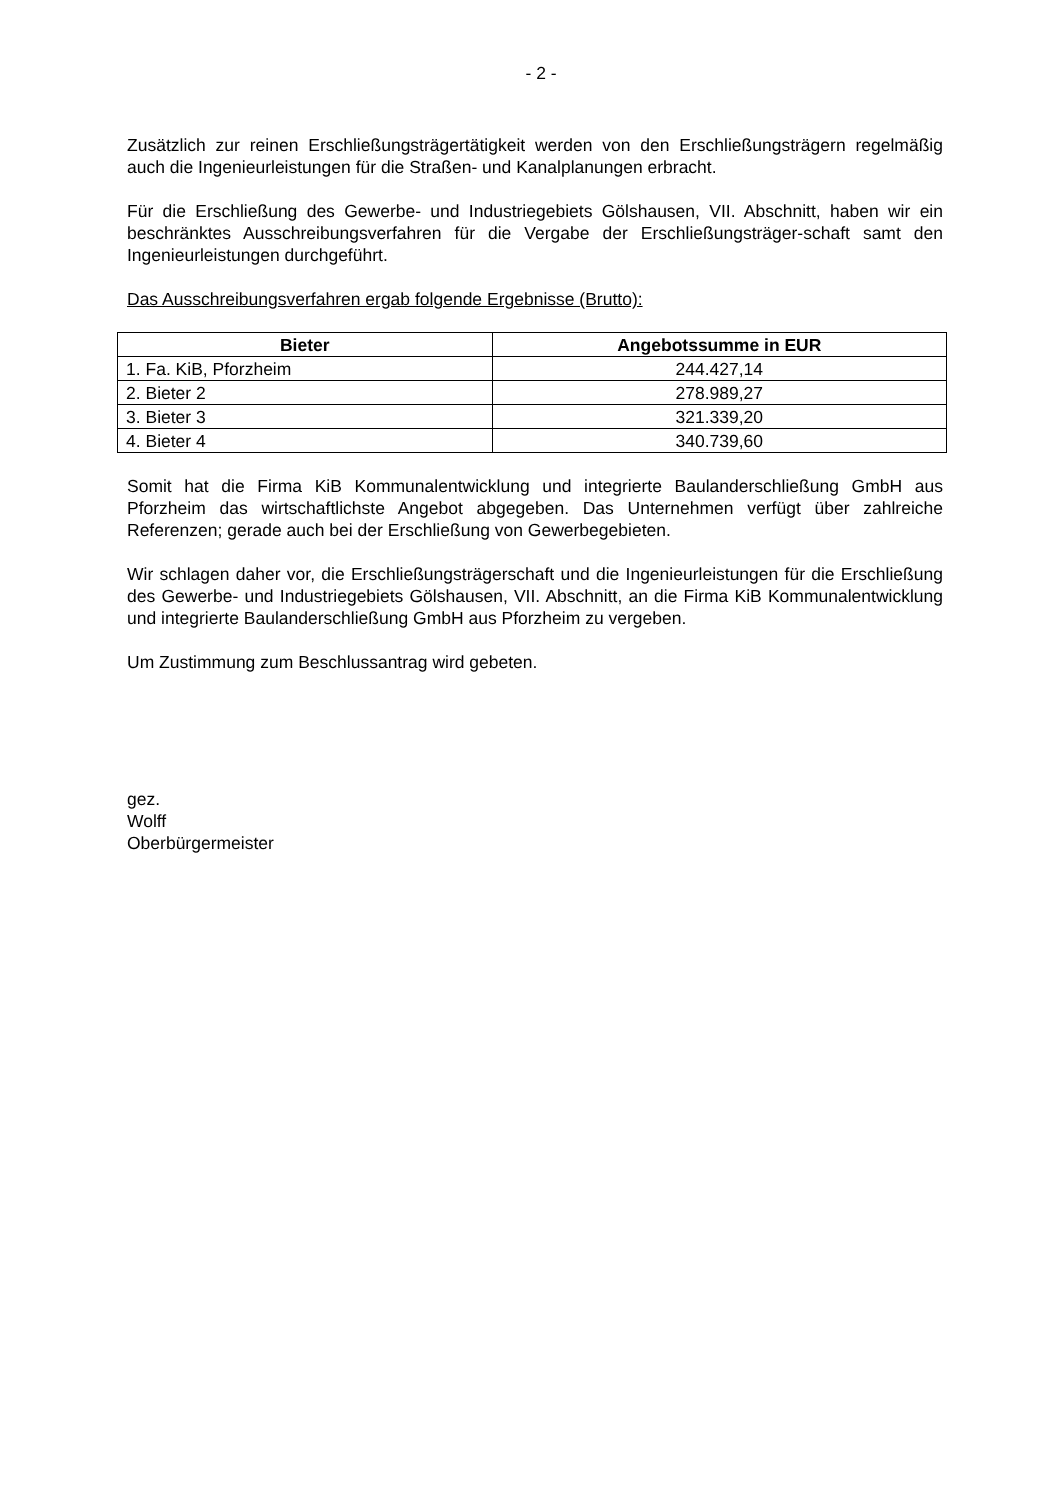- 2 -
Zusätzlich zur reinen Erschließungsträgertätigkeit werden von den Erschließungsträgern regelmäßig auch die Ingenieurleistungen für die Straßen- und Kanalplanungen erbracht.
Für die Erschließung des Gewerbe- und Industriegebiets Gölshausen, VII. Abschnitt, haben wir ein beschränktes Ausschreibungsverfahren für die Vergabe der Erschließungsträger-schaft samt den Ingenieurleistungen durchgeführt.
Das Ausschreibungsverfahren ergab folgende Ergebnisse (Brutto):
| Bieter | Angebotssumme in EUR |
| --- | --- |
| 1. Fa. KiB, Pforzheim | 244.427,14 |
| 2. Bieter 2 | 278.989,27 |
| 3. Bieter 3 | 321.339,20 |
| 4. Bieter 4 | 340.739,60 |
Somit hat die Firma KiB Kommunalentwicklung und integrierte Baulanderschließung GmbH aus Pforzheim das wirtschaftlichste Angebot abgegeben. Das Unternehmen verfügt über zahlreiche Referenzen; gerade auch bei der Erschließung von Gewerbegebieten.
Wir schlagen daher vor, die Erschließungsträgerschaft und die Ingenieurleistungen für die Erschließung des Gewerbe- und Industriegebiets Gölshausen, VII. Abschnitt, an die Firma KiB Kommunalentwicklung und integrierte Baulanderschließung GmbH aus Pforzheim zu vergeben.
Um Zustimmung zum Beschlussantrag wird gebeten.
gez.
Wolff
Oberbürgermeister